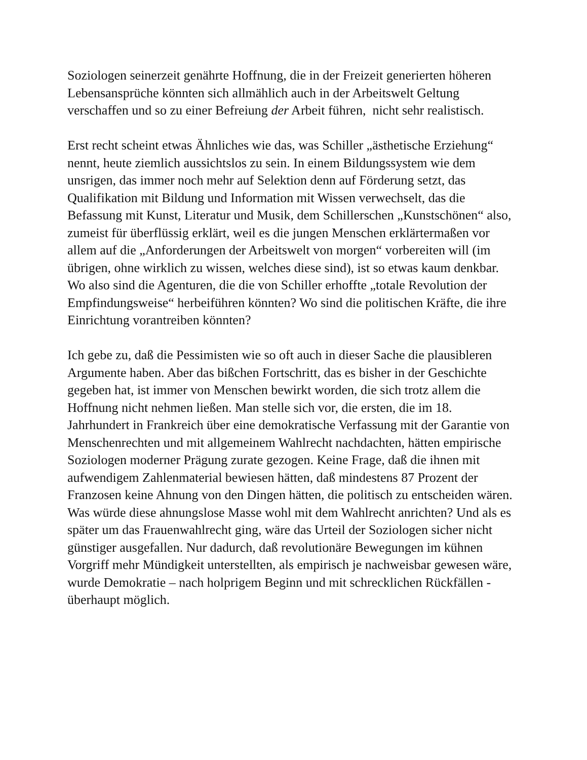Soziologen seinerzeit genährte Hoffnung, die in der Freizeit generierten höheren Lebensansprüche könnten sich allmählich auch in der Arbeitswelt Geltung verschaffen und so zu einer Befreiung der Arbeit führen, nicht sehr realistisch.
Erst recht scheint etwas Ähnliches wie das, was Schiller „ästhetische Erziehung“ nennt, heute ziemlich aussichtslos zu sein. In einem Bildungssystem wie dem unsrigen, das immer noch mehr auf Selektion denn auf Förderung setzt, das Qualifikation mit Bildung und Information mit Wissen verwechselt, das die Befassung mit Kunst, Literatur und Musik, dem Schillerschen „Kunstschönen“ also, zumeist für überflüssig erklärt, weil es die jungen Menschen erklärtermaßen vor allem auf die „Anforderungen der Arbeitswelt von morgen“ vorbereiten will (im übrigen, ohne wirklich zu wissen, welches diese sind), ist so etwas kaum denkbar. Wo also sind die Agenturen, die die von Schiller erhoffte „totale Revolution der Empfindungsweise“ herbeiführen könnten? Wo sind die politischen Kräfte, die ihre Einrichtung vorantreiben könnten?
Ich gebe zu, daß die Pessimisten wie so oft auch in dieser Sache die plausibleren Argumente haben. Aber das bißchen Fortschritt, das es bisher in der Geschichte gegeben hat, ist immer von Menschen bewirkt worden, die sich trotz allem die Hoffnung nicht nehmen ließen. Man stelle sich vor, die ersten, die im 18. Jahrhundert in Frankreich über eine demokratische Verfassung mit der Garantie von Menschenrechten und mit allgemeinem Wahlrecht nachdachten, hätten empirische Soziologen moderner Prägung zurate gezogen. Keine Frage, daß die ihnen mit aufwendigem Zahlenmaterial bewiesen hätten, daß mindestens 87 Prozent der Franzosen keine Ahnung von den Dingen hätten, die politisch zu entscheiden wären. Was würde diese ahnungslose Masse wohl mit dem Wahlrecht anrichten? Und als es später um das Frauenwahlrecht ging, wäre das Urteil der Soziologen sicher nicht günstiger ausgefallen. Nur dadurch, daß revolutionäre Bewegungen im kühnen Vorgriff mehr Mündigkeit unterstellten, als empirisch je nachweisbar gewesen wäre, wurde Demokratie – nach holprigem Beginn und mit schrecklichen Rückfällen - überhaupt möglich.